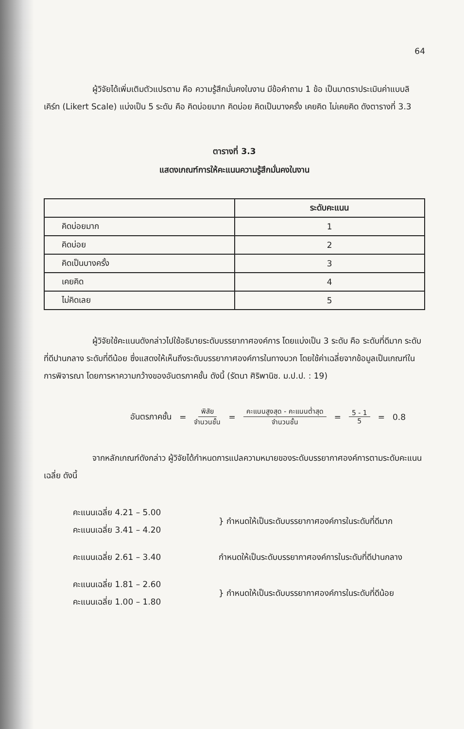64
ผู้วิจัยได้เพิ่มเติมตัวแปรตาม คือ ความรู้สึกมั่นคงในงาน มีข้อคำถาม 1 ข้อ เป็นมาตราประเมินค่าแบบลิเคิร์ท (Likert Scale) แบ่งเป็น 5 ระดับ คือ คิดบ่อยมาก คิดบ่อย คิดเป็นบางครั้ง เคยคิด ไม่เคยคิด ดังตารางที่ 3.3
ตารางที่ 3.3
แสดงเกณฑ์การให้คะแนนความรู้สึกมั่นคงในงาน
| | ระดับคะแนน |
| --- | --- |
| คิดบ่อยมาก | 1 |
| คิดบ่อย | 2 |
| คิดเป็นบางครั้ง | 3 |
| เคยคิด | 4 |
| ไม่คิดเลย | 5 |
ผู้วิจัยใช้คะแนนดังกล่าวไปใช้อธิบายระดับบรรยากาศองค์การ โดยแบ่งเป็น 3 ระดับ คือ ระดับที่ดีมาก ระดับที่ดีปานกลาง ระดับที่ดีน้อย ซึ่งแสดงให้เห็นถึงระดับบรรยากาศองค์การในทางบวก โดยใช้ค่าเฉลี่ยจากข้อมูลเป็นเกณฑ์ในการพิจารณา โดยการหาความกว้างของอันตรภาคชั้น ดังนี้ (รัตนา ศิริพานิช. ม.ป.ป. : 19)
อันตรภาคชั้น = พิสัย จำนวนชั้น = คะแนนสูงสุด - คะแนนต่ำสุด จำนวนชั้น = 5 - 1 5 = 0.8
จากหลักเกณฑ์ดังกล่าว ผู้วิจัยได้กำหนดการแปลความหมายของระดับบรรยากาศองค์การตามระดับคะแนนเฉลี่ย ดังนี้
คะแนนเฉลี่ย 4.21 – 5.00
คะแนนเฉลี่ย 3.41 – 4.20
} กำหนดให้เป็นระดับบรรยากาศองค์การในระดับที่ดีมาก
คะแนนเฉลี่ย 2.61 – 3.40 กำหนดให้เป็นระดับบรรยากาศองค์การในระดับที่ดีปานกลาง
คะแนนเฉลี่ย 1.81 – 2.60
คะแนนเฉลี่ย 1.00 – 1.80
} กำหนดให้เป็นระดับบรรยากาศองค์การในระดับที่ดีน้อย